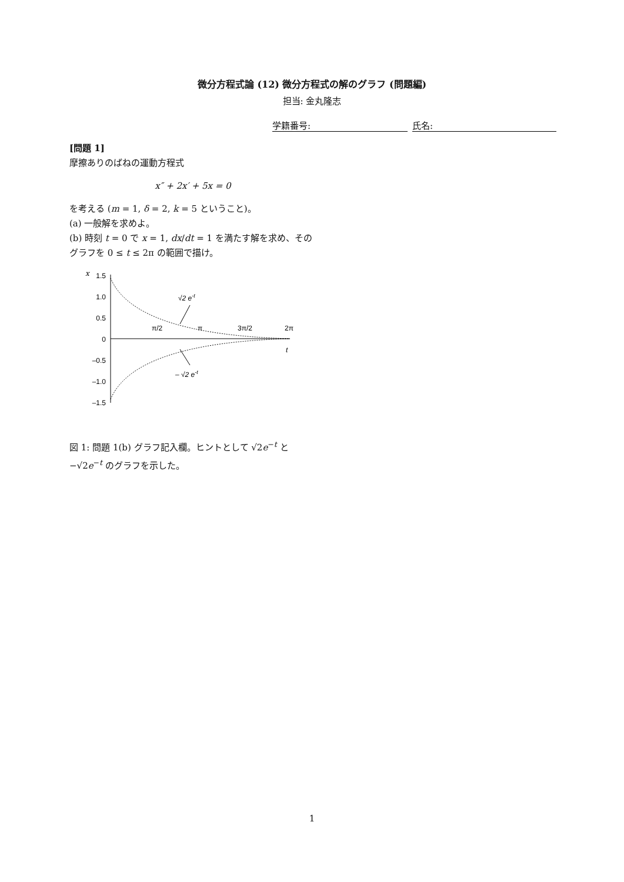微分方程式論 (12) 微分方程式の解のグラフ (問題編)
担当: 金丸隆志
学籍番号: 氏名:
[問題 1]
摩擦ありのばねの運動方程式
x″ + 2x′ + 5x = 0
を考える (m = 1, δ = 2, k = 5 ということ)。
(a) 一般解を求めよ。
(b) 時刻 t = 0 で x = 1, dx/dt = 1 を満たす解を求め、そのグラフを 0 ≤ t ≤ 2π の範囲で描け。
x
1.5
1.0
0.5
0
–0.5
–1.0
–1.5
π/2
π
3π/2
2π
t
√2 e-t
– √2 e-t
図 1: 問題 1(b) グラフ記入欄。ヒントとして √2e<sup>−t</sup> と −√2e<sup>−t</sup> のグラフを示した。
1